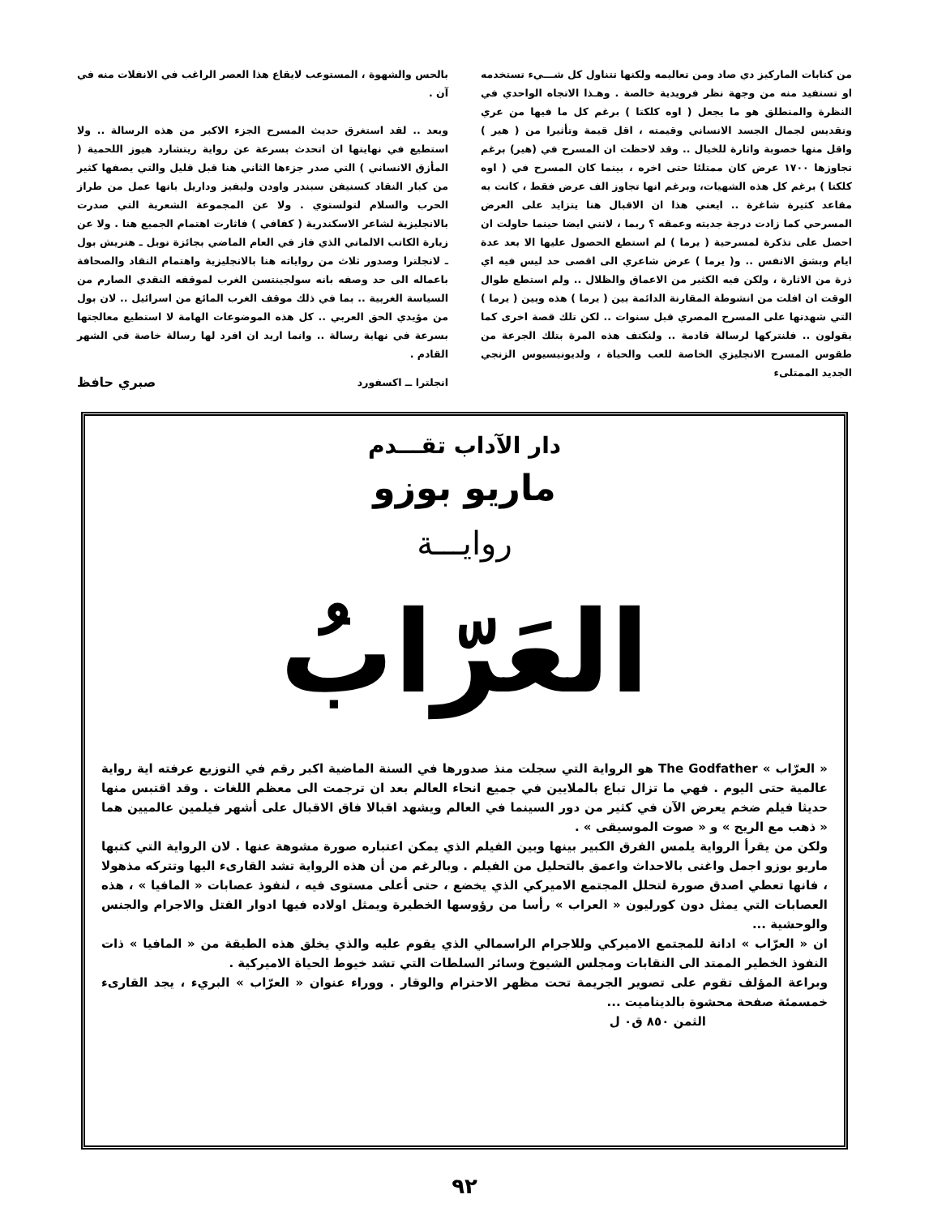من كتابات الماركيز دي صاد ومن تعاليمه ولكنها تتناول كل شـــيء تستخدمه او تستفيد منه من وجهة نظر فرويدية خالصة . وهـذا الاتجاه الواحدي في النظرة والمنطلق هو ما يجعل ( اوه كلكتا ) برغم كل ما فيها من عري وتقديس لجمال الجسد الانساني وقيمته ، اقل قيمة وتأثيرا من ( هير ) واقل منها خصوبة واثارة للخيال .. وقد لاحظت ان المسرح في (هير) برغم تجاوزها ١٧٠٠ عرض كان ممتلئا حتى اخره ، بينما كان المسرح في ( اوه كلكتا ) برغم كل هذه الشهيات، وبرغم انها تجاوز الف عرض فقط ، كانت به مقاعد كثيرة شاغرة .. ايعني هذا ان الاقبال هنا يتزايد على العرض المسرحي كما زادت درجة جديته وعمقه ؟ ربما ، لانني ايضا حينما حاولت ان احصل على تذكرة لمسرحية ( يرما ) لم استطع الحصول عليها الا بعد عدة ايام وبشق الانفس .. و( يرما ) عرض شاعري الى اقصى حد ليس فيه اي ذرة من الاثارة ، ولكن فيه الكثير من الاعماق والظلال .. ولم استطع طوال الوقت ان افلت من انشوطة المقارنة الدائمة بين ( يرما ) هذه وبين ( يرما ) التي شهدتها على المسرح المصري قبل سنوات .. لكن تلك قصة اخرى كما يقولون .. فلنتركها لرسالة قادمة .. ولنكتف هذه المرة بتلك الجرعة من طقوس المسرح الانجليزي الخاصة للعب والحياة ، ولديونيسيوس الزنجي الجديد الممتلىء
بالحس والشهوة ، المستوعب لايقاع هذا العصر الراغب في الانفلات منه في آن .
وبعد .. لقد استغرق حديث المسرح الجزء الاكبر من هذه الرسالة .. ولا استطيع في نهايتها ان اتحدث بسرعة عن رواية ريتشارد هيوز اللحمية ( المأزق الانساني ) التي صدر جزءها الثاني هنا قبل قليل والتي يصفها كثير من كبار النقاد كسنيفن سبندر واودن وليفيز وداريل بانها عمل من طراز الحرب والسلام لتولستوي . ولا عن المجموعة الشعرية التي صدرت بالانجليزية لشاعر الاسكندرية ( كفافي ) فاثارت اهتمام الجميع هنا . ولا عن زيارة الكاتب الالماني الذي فاز في العام الماضي بجائزة نوبل ـ هنريش بول ـ لانجلترا وصدور ثلاث من رواياته هنا بالانجليزية واهتمام النقاد والصحافة باعماله الى حد وصفه بانه سولجينتسن الغرب لموقفه النقدي الصارم من السياسة الغربية .. بما في ذلك موقف الغرب المائع من اسرائيل .. لان بول من مؤيدي الحق العربي .. كل هذه الموضوعات الهامة لا استطيع معالجتها بسرعة في نهاية رسالة .. وانما اريد ان افرد لها رسالة خاصة في الشهر القادم .
انجلترا ــ اكسفورد صبري حافظ
دار الآداب تقـــدم
ماريو بوزو
روايـــة
العَرّابُ
« العرّاب » The Godfather هو الرواية التي سجلت منذ صدورها في السنة الماضية اكبر رقم في التوزيع عرفته اية رواية عالمية حتى اليوم . فهي ما تزال تباع بالملايين في جميع انحاء العالم بعد ان ترجمت الى معظم اللغات . وقد اقتبس منها حديثا فيلم ضخم يعرض الآن في كثير من دور السينما في العالم ويشهد اقبالا فاق الاقبال على أشهر فيلمين عالميين هما « ذهب مع الريح » و « صوت الموسيقى » .
ولكن من يقرأ الرواية يلمس الفرق الكبير بينها وبين الفيلم الذي يمكن اعتباره صورة مشوهة عنها . لان الرواية التي كتبها ماريو بوزو اجمل واغنى بالاحداث واعمق بالتحليل من الفيلم . وبالرغم من أن هذه الرواية تشد القارىء اليها وتتركه مذهولا ، فانها تعطي اصدق صورة لتحلل المجتمع الاميركي الذي يخضع ، حتى أعلى مستوى فيه ، لنفوذ عصابات « المافيا » ، هذه العصابات التي يمثل دون كورليون « العراب » رأسا من رؤوسها الخطيرة ويمثل اولاده فيها ادوار القتل والاجرام والجنس والوحشية ...
ان « العرّاب » ادانة للمجتمع الاميركي وللاجرام الراسمالي الذي يقوم عليه والذي يخلق هذه الطبقة من « المافيا » ذات النفوذ الخطير الممتد الى النقابات ومجلس الشيوخ وسائر السلطات التي تشد خيوط الحياة الاميركية .
وبراعة المؤلف تقوم على تصوير الجريمة تحت مظهر الاحترام والوقار . ووراء عنوان « العرّاب » البريء ، يجد القارىء خمسمئة صفحة محشوة بالديناميت ...
الثمن ٨٥٠ ق٠ ل
٩٢